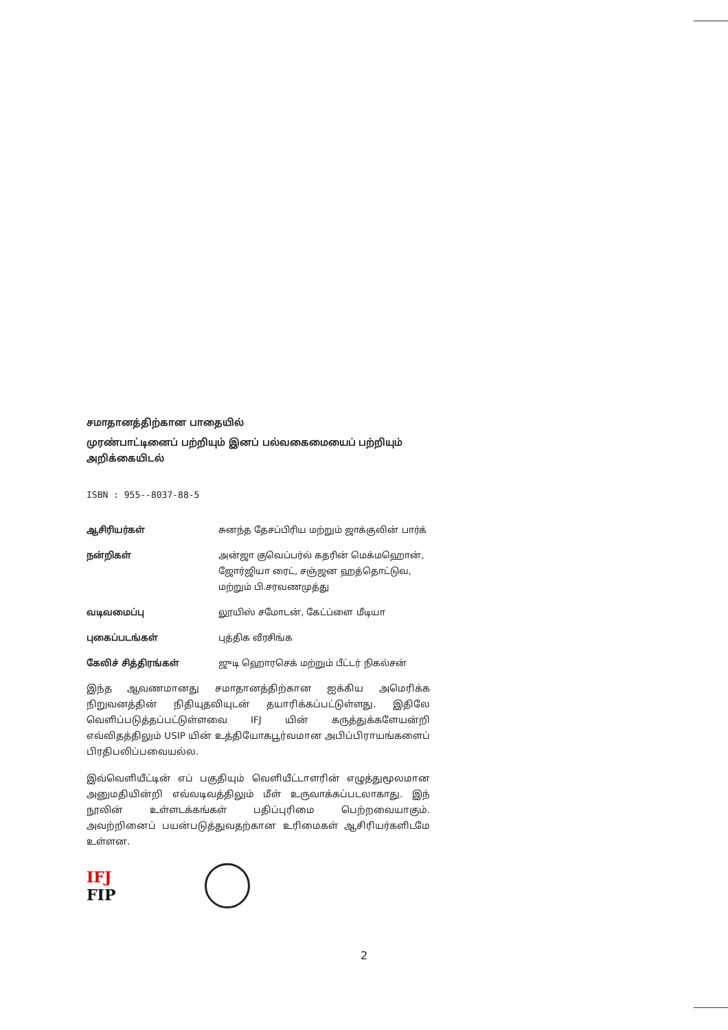சமாதானத்திற்கான பாதையில்
முரண்பாட்டினைப் பற்றியும் இனப் பல்வகைமையைப் பற்றியும் அறிக்கையிடல்
ISBN : 955--8037-88-5
ஆசிரியர்கள் சுனந்த தேசப்பிரிய மற்றும் ஜாக்குலின் பார்க்
நன்றிகள் அன்ஜா குவெப்பர்ல் கதரின் மெக்மஹொன், ஜோர்ஜியா ரைட், சஞ்ஜன ஹத்தொட்டுவ, மற்றும் பி.சரவணமுத்து
வடிவமைப்பு லூயிஸ் சமோடன், கேட்ப்ளை மீடியா
புகைப்படங்கள் புத்திக வீரசிங்க
கேலிச் சித்திரங்கள் ஜுடி ஹொரசெக் மற்றும் பீட்டர் நிகல்சன்
இந்த ஆவணமானது சமாதானத்திற்கான ஐக்கிய அமெரிக்க நிறுவனத்தின் நிதியுதவியுடன் தயாரிக்கப்பட்டுள்ளது. இதிலே வெளிப்படுத்தப்பட்டுள்ளவை IFJ யின் கருத்துக்களேயன்றி எவ்விதத்திலும் USIP யின் உத்தியோகபூர்வமான அபிப்பிராயங்களைப் பிரதிபலிப்பவையல்ல.
இவ்வெளியீட்டின் எப் பகுதியும் வெளியீட்டாளரின் எழுத்துமூலமான அனுமதியின்றி எவ்வடிவத்திலும் மீள் உருவாக்கப்படலாகாது. இந் நூலின் உள்ளடக்கங்கள் பதிப்புரிமை பெற்றவையாகும். அவற்றினைப் பயன்படுத்துவதற்கான உரிமைகள் ஆசிரியர்களிடமே உள்ளன.
IFJ
FIP
2